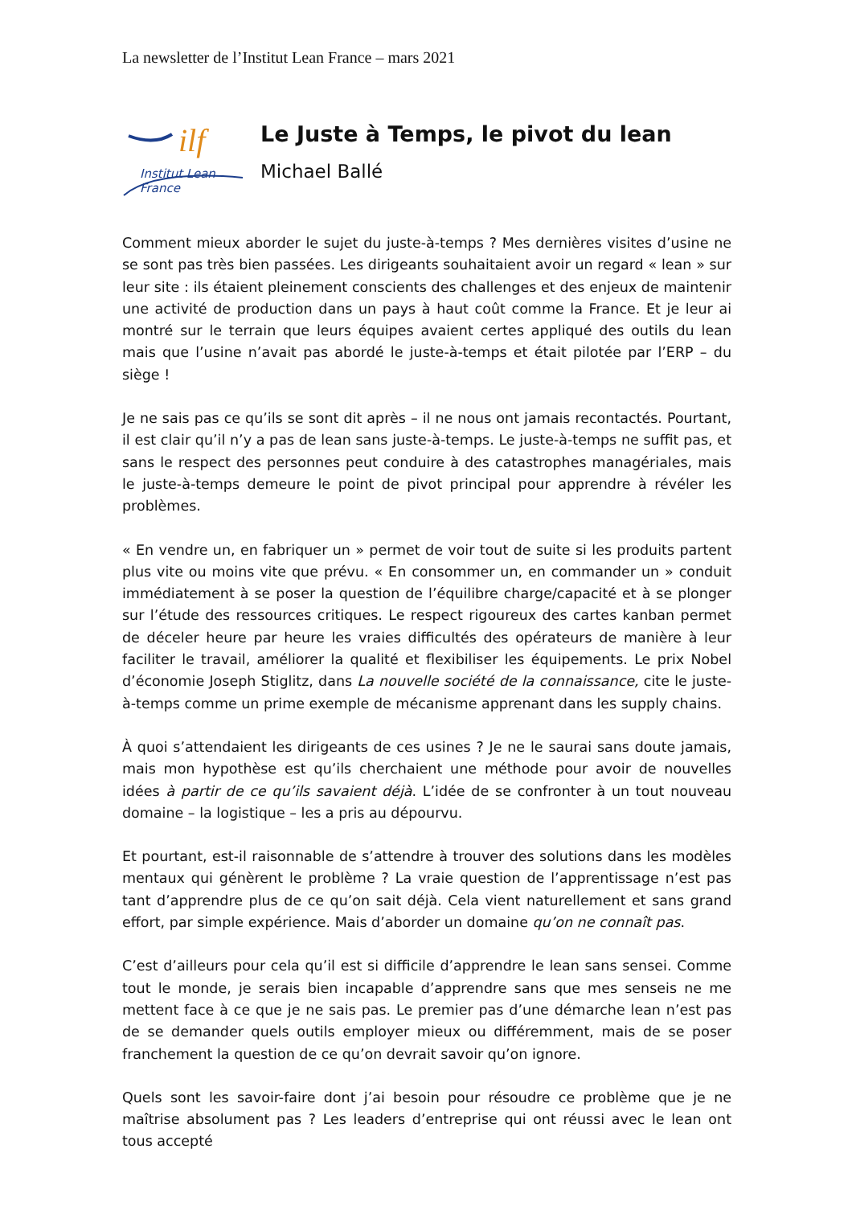La newsletter de l’Institut Lean France – mars 2021
ilf
Institut Lean France
Le Juste à Temps, le pivot du lean
Michael Ballé
Comment mieux aborder le sujet du juste-à-temps ? Mes dernières visites d’usine ne se sont pas très bien passées. Les dirigeants souhaitaient avoir un regard « lean » sur leur site : ils étaient pleinement conscients des challenges et des enjeux de maintenir une activité de production dans un pays à haut coût comme la France. Et je leur ai montré sur le terrain que leurs équipes avaient certes appliqué des outils du lean mais que l’usine n’avait pas abordé le juste-à-temps et était pilotée par l’ERP – du siège !
Je ne sais pas ce qu’ils se sont dit après – il ne nous ont jamais recontactés. Pourtant, il est clair qu’il n’y a pas de lean sans juste-à-temps. Le juste-à-temps ne suffit pas, et sans le respect des personnes peut conduire à des catastrophes managériales, mais le juste-à-temps demeure le point de pivot principal pour apprendre à révéler les problèmes.
« En vendre un, en fabriquer un » permet de voir tout de suite si les produits partent plus vite ou moins vite que prévu. « En consommer un, en commander un » conduit immédiatement à se poser la question de l’équilibre charge/capacité et à se plonger sur l’étude des ressources critiques. Le respect rigoureux des cartes kanban permet de déceler heure par heure les vraies difficultés des opérateurs de manière à leur faciliter le travail, améliorer la qualité et flexibiliser les équipements. Le prix Nobel d’économie Joseph Stiglitz, dans La nouvelle société de la connaissance, cite le juste-à-temps comme un prime exemple de mécanisme apprenant dans les supply chains.
À quoi s’attendaient les dirigeants de ces usines ? Je ne le saurai sans doute jamais, mais mon hypothèse est qu’ils cherchaient une méthode pour avoir de nouvelles idées à partir de ce qu’ils savaient déjà. L’idée de se confronter à un tout nouveau domaine – la logistique – les a pris au dépourvu.
Et pourtant, est-il raisonnable de s’attendre à trouver des solutions dans les modèles mentaux qui génèrent le problème ? La vraie question de l’apprentissage n’est pas tant d’apprendre plus de ce qu’on sait déjà. Cela vient naturellement et sans grand effort, par simple expérience. Mais d’aborder un domaine qu’on ne connaît pas.
C’est d’ailleurs pour cela qu’il est si difficile d’apprendre le lean sans sensei. Comme tout le monde, je serais bien incapable d’apprendre sans que mes senseis ne me mettent face à ce que je ne sais pas. Le premier pas d’une démarche lean n’est pas de se demander quels outils employer mieux ou différemment, mais de se poser franchement la question de ce qu’on devrait savoir qu’on ignore.
Quels sont les savoir-faire dont j’ai besoin pour résoudre ce problème que je ne maîtrise absolument pas ? Les leaders d’entreprise qui ont réussi avec le lean ont tous accepté